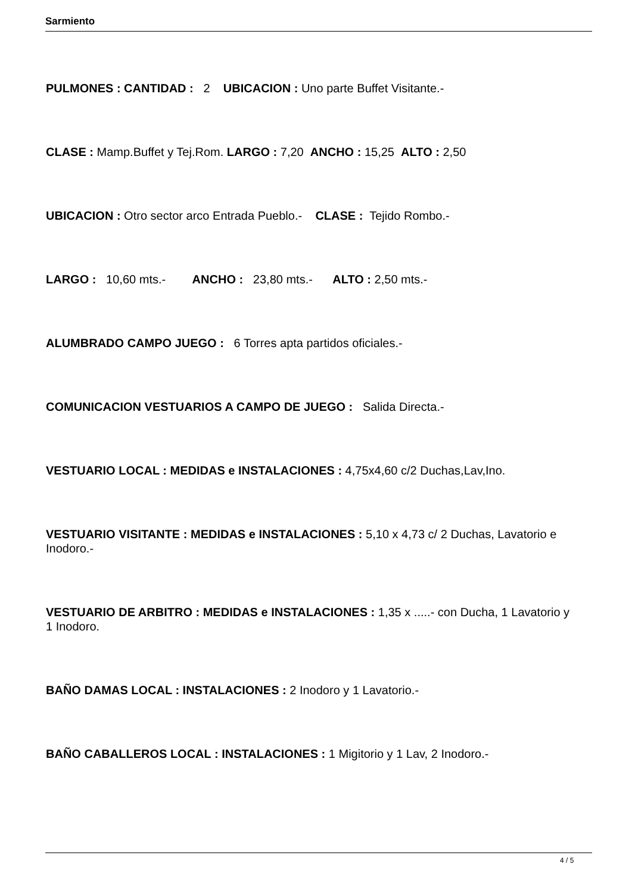Sarmiento
PULMONES : CANTIDAD : 2 UBICACION : Uno parte Buffet Visitante.-
CLASE : Mamp.Buffet y Tej.Rom. LARGO : 7,20 ANCHO : 15,25 ALTO : 2,50
UBICACION : Otro sector arco Entrada Pueblo.- CLASE : Tejido Rombo.-
LARGO : 10,60 mts.- ANCHO : 23,80 mts.- ALTO : 2,50 mts.-
ALUMBRADO CAMPO JUEGO : 6 Torres apta partidos oficiales.-
COMUNICACION VESTUARIOS A CAMPO DE JUEGO : Salida Directa.-
VESTUARIO LOCAL : MEDIDAS e INSTALACIONES : 4,75x4,60 c/2 Duchas,Lav,Ino.
VESTUARIO VISITANTE : MEDIDAS e INSTALACIONES : 5,10 x 4,73 c/ 2 Duchas, Lavatorio e Inodoro.-
VESTUARIO DE ARBITRO : MEDIDAS e INSTALACIONES : 1,35 x .....- con Ducha, 1 Lavatorio y 1 Inodoro.
BAÑO DAMAS LOCAL : INSTALACIONES : 2 Inodoro y 1 Lavatorio.-
BAÑO CABALLEROS LOCAL : INSTALACIONES : 1 Migitorio y 1 Lav, 2 Inodoro.-
4 / 5